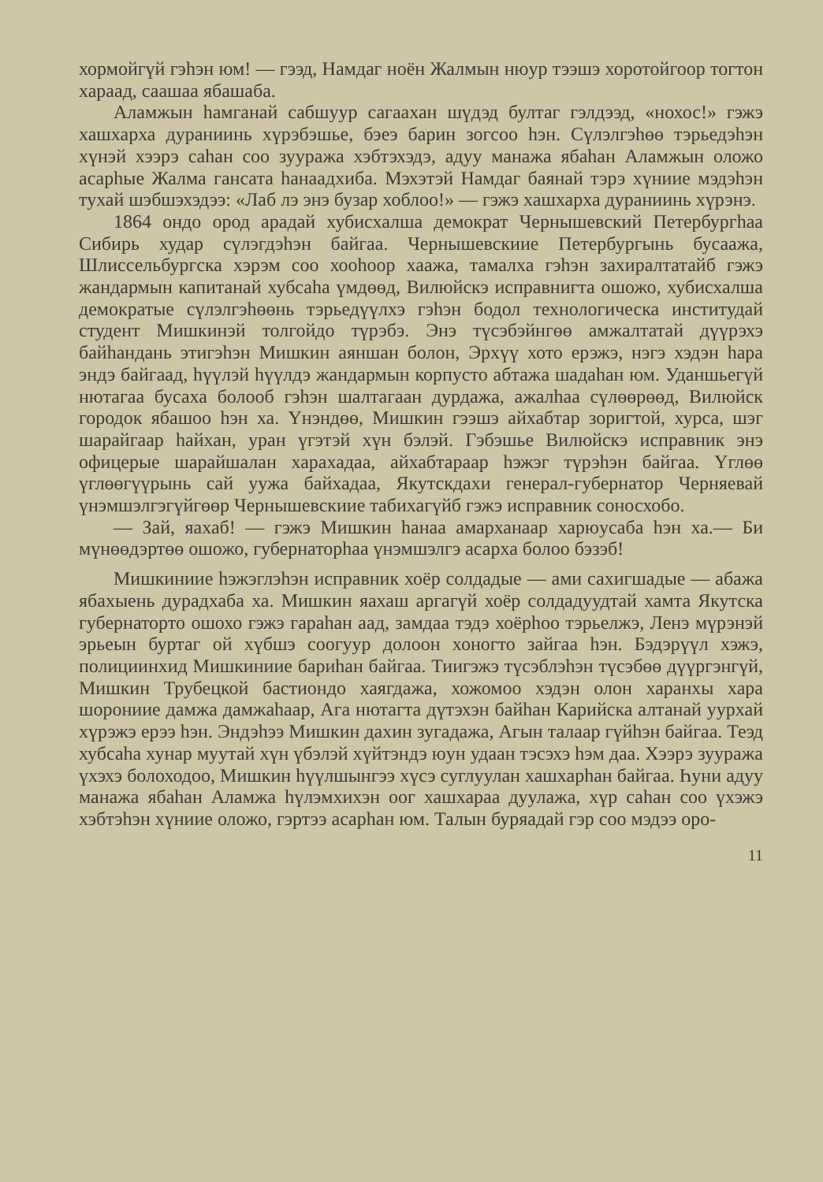хормойгүй гэһэн юм! — гээд, Намдаг ноён Жалмын нюур тээшэ хоротойгоор тогтон хараад, саашаа ябашаба.
Аламжын һамганай сабшуур сагаахан шүдэд бултаг гэлдээд, «нохос!» гэжэ хашхарха дураниинь хүрэбэшье, бэеэ барин зогсоо һэн. Сүлэлгэһөө тэрьедэһэн хүнэй хээрэ саһан соо зууража хэбтэхэдэ, адуу манажа ябаһан Аламжын оложо асарһые Жалма гансата һанаадхиба. Мэхэтэй Намдаг баянай тэрэ хүниие мэдэһэн тухай шэбшэхэдээ: «Лаб лэ энэ бузар хоблоо!» — гэжэ хашхарха дураниинь хүрэнэ.
1864 ондо ород арадай хубисхалша демократ Чернышевский Петербургһаа Сибирь худар сүлэгдэһэн байгаа. Чернышевскиие Петербургынь бусаажа, Шлиссельбургска хэрэм соо хооһоор хаажа, тамалха гэһэн захиралтатайб гэжэ жандармын капитанай хубсаһа үмдөөд, Вилюйскэ исправнигта ошожо, хубисхалша демократые сүлэлгэһөөнь тэрьедүүлхэ гэһэн бодол технологическа институдай студент Мишкинэй толгойдо түрэбэ. Энэ түсэбэйнгөө амжалтатай дүүрэхэ байһандань этигэһэн Мишкин аяншан болон, Эрхүү хото ерэжэ, нэгэ хэдэн һара эндэ байгаад, һүүлэй һүүлдэ жандармын корпусто абтажа шадаһан юм. Уданшьегүй нютагаа бусаха болооб гэһэн шалтагаан дурдажа, ажалһаа сүлөөрөөд, Вилюйск городок ябашоо һэн ха. Үнэндөө, Мишкин гээшэ айхабтар зоригтой, хурса, шэг шарайгаар һайхан, уран үгэтэй хүн бэлэй. Гэбэшье Вилюйскэ исправник энэ офицерые шарайшалан харахадаа, айхабтараар һэжэг түрэһэн байгаа. Үглөө үглөөгүүрынь сай уужа байхадаа, Якутскдахи генерал-губернатор Черняевай үнэмшэлгэгүйгөөр Чернышевскиие табихагүйб гэжэ исправник соносхобо.
— Зай, яахаб! — гэжэ Мишкин һанаа амарханаар харюусаба һэн ха.— Би мүнөөдэртөө ошожо, губернаторһаа үнэмшэлгэ асарха болоо бэзэб!
Мишкиниие һэжэглэһэн исправник хоёр солдадые — ами сахигшадые — абажа ябахыень дурадхаба ха. Мишкин яахаш аргагүй хоёр солдадуудтай хамта Якутска губернаторто ошохо гэжэ гараһан аад, замдаа тэдэ хоёрһоо тэрьелжэ, Ленэ мүрэнэй эрьеын буртаг ой хүбшэ соогуур долоон хоногто зайгаа һэн. Бэдэрүүл хэжэ, полициинхид Мишкиниие бариһан байгаа. Тиигэжэ түсэблэһэн түсэбөө дүүргэнгүй, Мишкин Трубецкой бастиондо хаягдажа, хожомоо хэдэн олон харанхы хара шорониие дамжа дамжаһаар, Ага нютагта дүтэхэн байһан Карийска алтанай уурхай хүрэжэ ерээ һэн. Эндэһээ Мишкин дахин зугадажа, Агын талаар гүйһэн байгаа. Теэд хубсаһа хунар муутай хүн үбэлэй хүйтэндэ юун удаан тэсэхэ һэм даа. Хээрэ зууража үхэхэ болоходоо, Мишкин һүүлшынгээ хүсэ суглуулан хашхарһан байгаа. Һуни адуу манажа ябаһан Аламжа һүлэмхихэн оог хашхараа дуулажа, хүр саһан соо үхэжэ хэбтэһэн хүниие оложо, гэртээ асарһан юм. Талын буряадай гэр соо мэдээ оро-
11